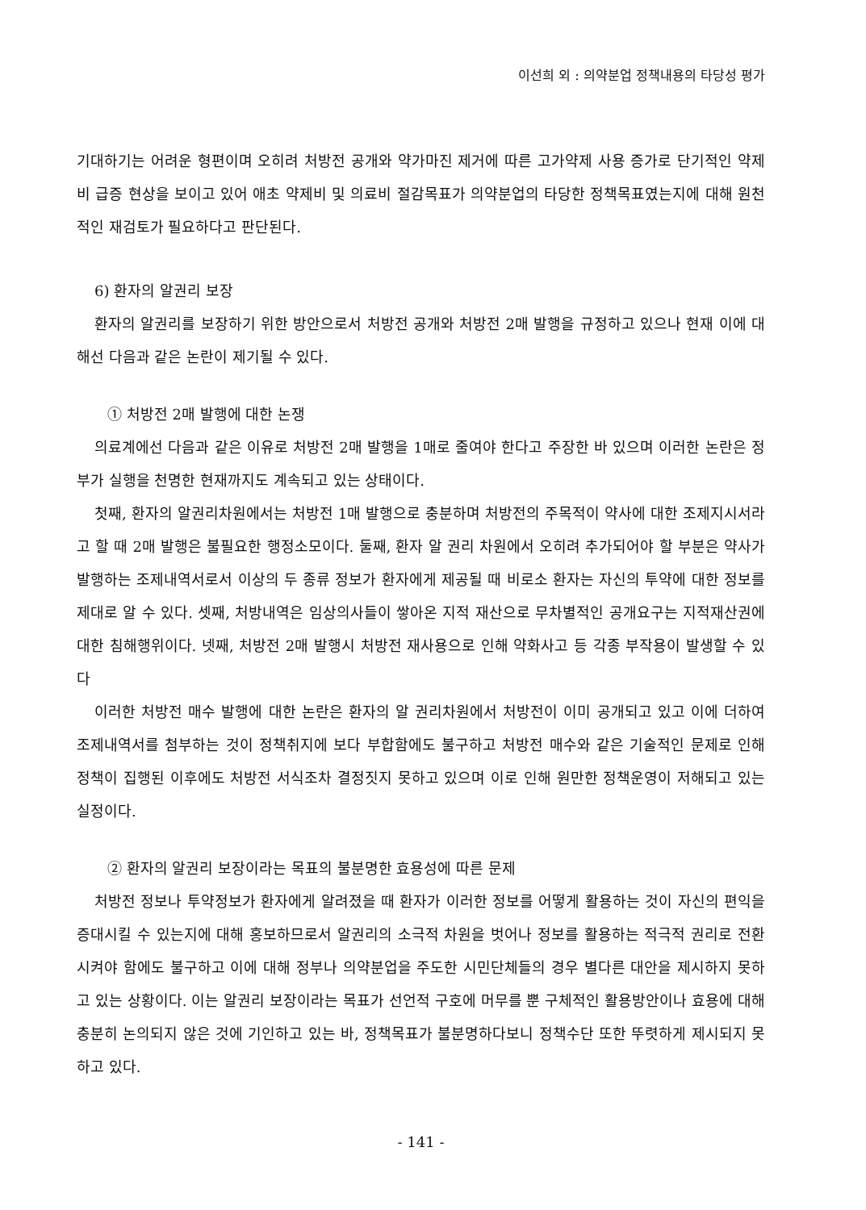이선희 외 : 의약분업 정책내용의 타당성 평가
기대하기는 어려운 형편이며 오히려 처방전 공개와 약가마진 제거에 따른 고가약제 사용 증가로 단기적인 약제비 급증 현상을 보이고 있어 애초 약제비 및 의료비 절감목표가 의약분업의 타당한 정책목표였는지에 대해 원천적인 재검토가 필요하다고 판단된다.
6) 환자의 알권리 보장
환자의 알권리를 보장하기 위한 방안으로서 처방전 공개와 처방전 2매 발행을 규정하고 있으나 현재 이에 대해선 다음과 같은 논란이 제기될 수 있다.
① 처방전 2매 발행에 대한 논쟁
의료계에선 다음과 같은 이유로 처방전 2매 발행을 1매로 줄여야 한다고 주장한 바 있으며 이러한 논란은 정부가 실행을 천명한 현재까지도 계속되고 있는 상태이다.
첫째, 환자의 알권리차원에서는 처방전 1매 발행으로 충분하며 처방전의 주목적이 약사에 대한 조제지시서라고 할 때 2매 발행은 불필요한 행정소모이다. 둘째, 환자 알 권리 차원에서 오히려 추가되어야 할 부분은 약사가 발행하는 조제내역서로서 이상의 두 종류 정보가 환자에게 제공될 때 비로소 환자는 자신의 투약에 대한 정보를 제대로 알 수 있다. 셋째, 처방내역은 임상의사들이 쌓아온 지적 재산으로 무차별적인 공개요구는 지적재산권에 대한 침해행위이다. 넷째, 처방전 2매 발행시 처방전 재사용으로 인해 약화사고 등 각종 부작용이 발생할 수 있다
이러한 처방전 매수 발행에 대한 논란은 환자의 알 권리차원에서 처방전이 이미 공개되고 있고 이에 더하여 조제내역서를 첨부하는 것이 정책취지에 보다 부합함에도 불구하고 처방전 매수와 같은 기술적인 문제로 인해 정책이 집행된 이후에도 처방전 서식조차 결정짓지 못하고 있으며 이로 인해 원만한 정책운영이 저해되고 있는 실정이다.
② 환자의 알권리 보장이라는 목표의 불분명한 효용성에 따른 문제
처방전 정보나 투약정보가 환자에게 알려졌을 때 환자가 이러한 정보를 어떻게 활용하는 것이 자신의 편익을 증대시킬 수 있는지에 대해 홍보하므로서 알권리의 소극적 차원을 벗어나 정보를 활용하는 적극적 권리로 전환시켜야 함에도 불구하고 이에 대해 정부나 의약분업을 주도한 시민단체들의 경우 별다른 대안을 제시하지 못하고 있는 상황이다. 이는 알권리 보장이라는 목표가 선언적 구호에 머무를 뿐 구체적인 활용방안이나 효용에 대해 충분히 논의되지 않은 것에 기인하고 있는 바, 정책목표가 불분명하다보니 정책수단 또한 뚜렷하게 제시되지 못하고 있다.
- 141 -